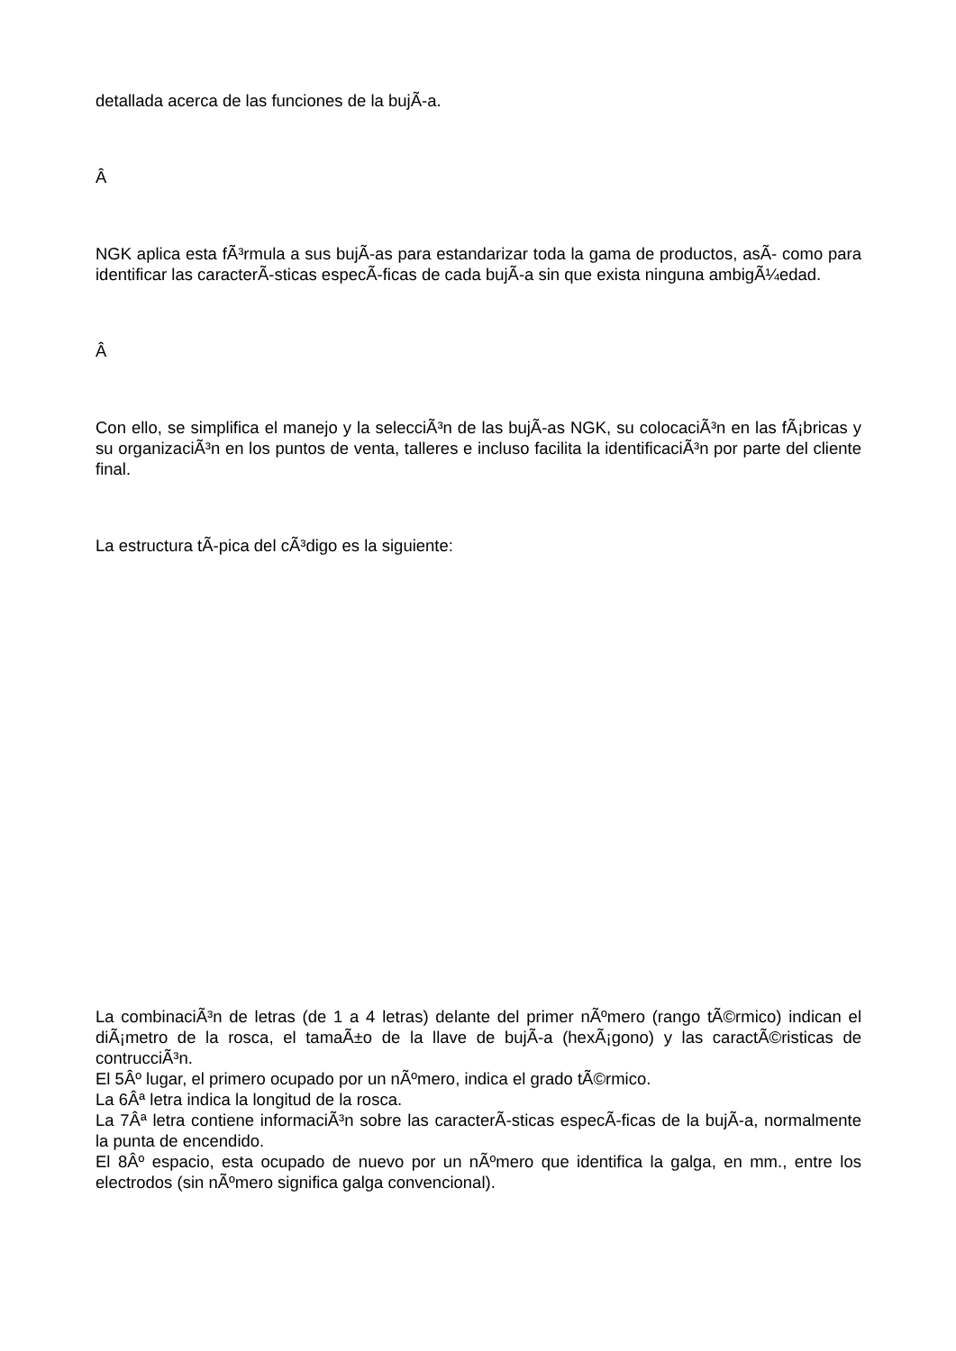detallada acerca de las funciones de la bujÃ-a.
Â
NGK aplica esta fÃ³rmula a sus bujÃ-as para estandarizar toda la gama de productos, asÃ- como para identificar las caracterÃ-sticas especÃ-ficas de cada bujÃ-a sin que exista ninguna ambigÃ¼edad.
Â
Con ello, se simplifica el manejo y la selecciÃ³n de las bujÃ-as NGK, su colocaciÃ³n en las fÃ¡bricas y su organizaciÃ³n en los puntos de venta, talleres e incluso facilita la identificaciÃ³n por parte del cliente final.
La estructura tÃ-pica del cÃ³digo es la siguiente:
La combinaciÃ³n de letras (de 1 a 4 letras) delante del primer nÃºmero (rango tÃ©rmico) indican el diÃ¡metro de la rosca, el tamaÃ±o de la llave de bujÃ-a (hexÃ¡gono) y las caractÃ©risticas de contrucciÃ³n.
El 5Âº lugar, el primero ocupado por un nÃºmero, indica el grado tÃ©rmico.
La 6Âª letra indica la longitud de la rosca.
La 7Âª letra contiene informaciÃ³n sobre las caracterÃ-sticas especÃ-ficas de la bujÃ-a, normalmente la punta de encendido.
El 8Âº espacio, esta ocupado de nuevo por un nÃºmero que identifica la galga, en mm., entre los electrodos (sin nÃºmero significa galga convencional).